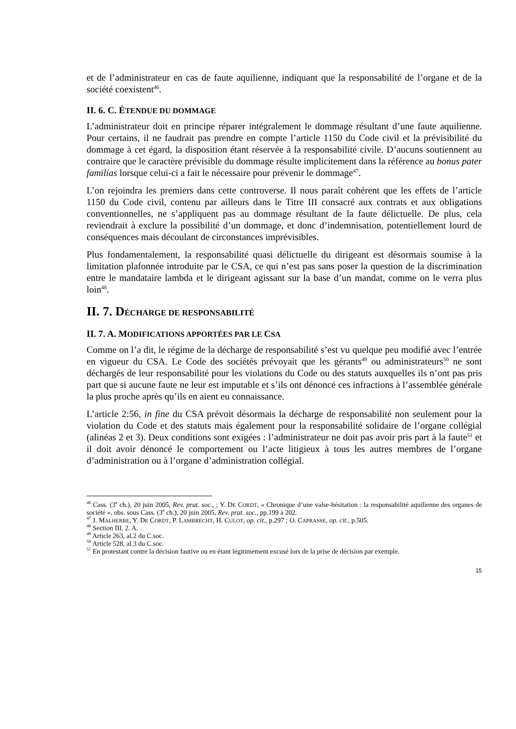et de l’administrateur en cas de faute aquilienne, indiquant que la responsabilité de l’organe et de la société coexistent<sup>46</sup>.
II. 6. C. ÉTENDUE DU DOMMAGE
L’administrateur doit en principe réparer intégralement le dommage résultant d’une faute aquilienne. Pour certains, il ne faudrait pas prendre en compte l’article 1150 du Code civil et la prévisibilité du dommage à cet égard, la disposition étant réservée à la responsabilité civile. D’aucuns soutiennent au contraire que le caractère prévisible du dommage résulte implicitement dans la référence au bonus pater familias lorsque celui-ci a fait le nécessaire pour prévenir le dommage<sup>47</sup>.
L’on rejoindra les premiers dans cette controverse. Il nous paraît cohérent que les effets de l’article 1150 du Code civil, contenu par ailleurs dans le Titre III consacré aux contrats et aux obligations conventionnelles, ne s’appliquent pas au dommage résultant de la faute délictuelle. De plus, cela reviendrait à exclure la possibilité d’un dommage, et donc d’indemnisation, potentiellement lourd de conséquences mais découlant de circonstances imprévisibles.
Plus fondamentalement, la responsabilité quasi délictuelle du dirigeant est désormais soumise à la limitation plafonnée introduite par le CSA, ce qui n’est pas sans poser la question de la discrimination entre le mandataire lambda et le dirigeant agissant sur la base d’un mandat, comme on le verra plus loin<sup>48</sup>.
II. 7. DÉCHARGE DE RESPONSABILITÉ
II. 7. A. MODIFICATIONS APPORTÉES PAR LE CSA
Comme on l’a dit, le régime de la décharge de responsabilité s’est vu quelque peu modifié avec l’entrée en vigueur du CSA. Le Code des sociétés prévoyait que les gérants<sup>49</sup> ou administrateurs<sup>50</sup> ne sont déchargés de leur responsabilité pour les violations du Code ou des statuts auxquelles ils n’ont pas pris part que si aucune faute ne leur est imputable et s’ils ont dénoncé ces infractions à l’assemblée générale la plus proche après qu’ils en aient eu connaissance.
L’article 2:56, in fine du CSA prévoit désormais la décharge de responsabilité non seulement pour la violation du Code et des statuts mais également pour la responsabilité solidaire de l’organe collégial (alinéas 2 et 3). Deux conditions sont exigées : l’administrateur ne doit pas avoir pris part à la faute<sup>51</sup> et il doit avoir dénoncé le comportement ou l’acte litigieux à tous les autres membres de l’organe d’administration ou à l’organe d’administration collégial.
<sup>46</sup> Cass. (3<sup>e</sup> ch.), 20 juin 2005, Rev. prat. soc., ; Y. DE CORDT, « Chronique d’une valse-hésitation : la responsabilité aquilienne des organes de société », obs. sous Cass. (3<sup>e</sup> ch.), 20 juin 2005, Rev. prat. soc., pp.199 à 202.
<sup>47</sup> J. MALHERBE, Y. DE CORDT, P. LAMBRECHT, H. CULOT, op. cit., p.297 ; O. CAPRASSE, op. cit., p.505.
<sup>48</sup> Section III. 2. A.
<sup>49</sup> Article 263, al.2 du C.soc.
<sup>50</sup> Article 528, al.3 du C.soc.
<sup>51</sup> En protestant contre la décision fautive ou en étant légitimement excusé lors de la prise de décision par exemple.
15